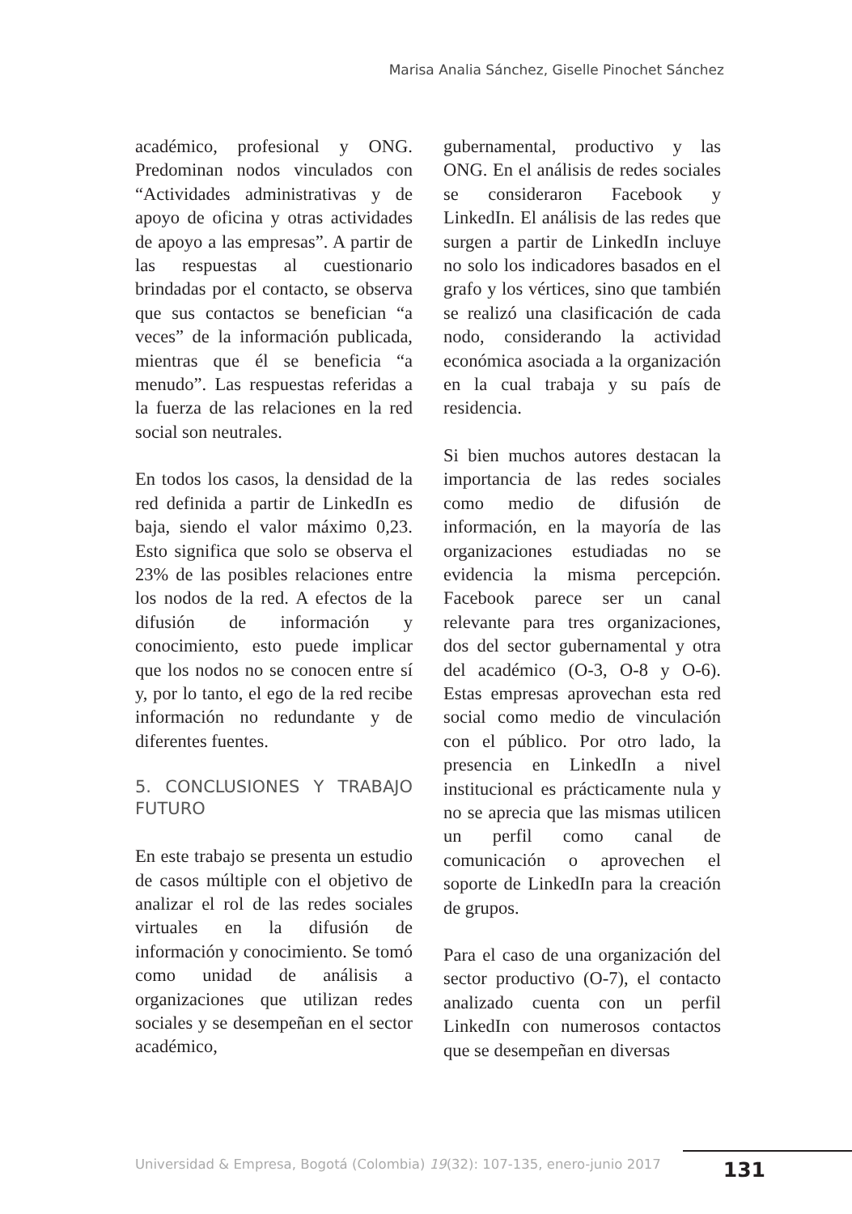Marisa Analia Sánchez, Giselle Pinochet Sánchez
académico, profesional y ONG. Predominan nodos vinculados con “Actividades administrativas y de apoyo de oficina y otras actividades de apoyo a las empresas”. A partir de las respuestas al cuestionario brindadas por el contacto, se observa que sus contactos se benefician “a veces” de la información publicada, mientras que él se beneficia “a menudo”. Las respuestas referidas a la fuerza de las relaciones en la red social son neutrales.
En todos los casos, la densidad de la red definida a partir de LinkedIn es baja, siendo el valor máximo 0,23. Esto significa que solo se observa el 23% de las posibles relaciones entre los nodos de la red. A efectos de la difusión de información y conocimiento, esto puede implicar que los nodos no se conocen entre sí y, por lo tanto, el ego de la red recibe información no redundante y de diferentes fuentes.
5. CONCLUSIONES Y TRABAJO FUTURO
En este trabajo se presenta un estudio de casos múltiple con el objetivo de analizar el rol de las redes sociales virtuales en la difusión de información y conocimiento. Se tomó como unidad de análisis a organizaciones que utilizan redes sociales y se desempeñan en el sector académico,
gubernamental, productivo y las ONG. En el análisis de redes sociales se consideraron Facebook y LinkedIn. El análisis de las redes que surgen a partir de LinkedIn incluye no solo los indicadores basados en el grafo y los vértices, sino que también se realizó una clasificación de cada nodo, considerando la actividad económica asociada a la organización en la cual trabaja y su país de residencia.
Si bien muchos autores destacan la importancia de las redes sociales como medio de difusión de información, en la mayoría de las organizaciones estudiadas no se evidencia la misma percepción. Facebook parece ser un canal relevante para tres organizaciones, dos del sector gubernamental y otra del académico (O-3, O-8 y O-6). Estas empresas aprovechan esta red social como medio de vinculación con el público. Por otro lado, la presencia en LinkedIn a nivel institucional es prácticamente nula y no se aprecia que las mismas utilicen un perfil como canal de comunicación o aprovechen el soporte de LinkedIn para la creación de grupos.
Para el caso de una organización del sector productivo (O-7), el contacto analizado cuenta con un perfil LinkedIn con numerosos contactos que se desempeñan en diversas
Universidad & Empresa, Bogotá (Colombia) 19(32): 107-135, enero-junio 2017
131